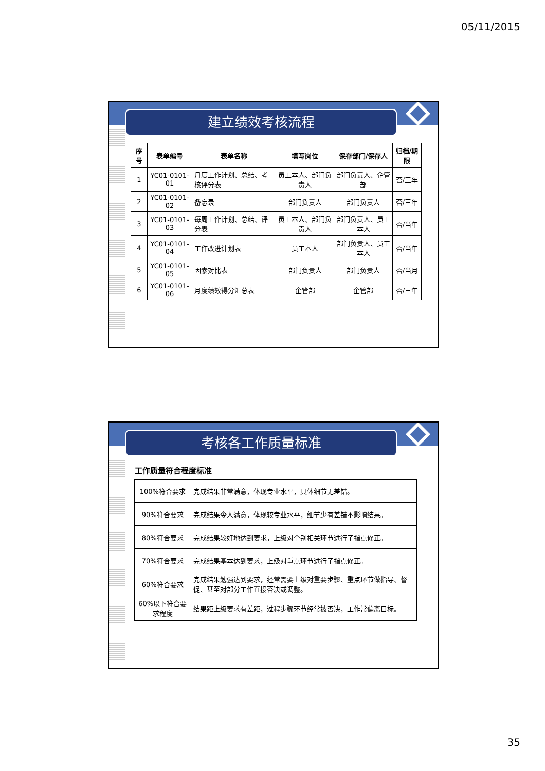05/11/2015
建立绩效考核流程
| 序号 | 表单编号 | 表单名称 | 填写岗位 | 保存部门/保存人 | 归档/期限 |
| --- | --- | --- | --- | --- | --- |
| 1 | YC01-0101-01 | 月度工作计划、总结、考核评分表 | 员工本人、部门负责人 | 部门负责人、企管部 | 否/三年 |
| 2 | YC01-0101-02 | 备忘录 | 部门负责人 | 部门负责人 | 否/三年 |
| 3 | YC01-0101-03 | 每周工作计划、总结、评分表 | 员工本人、部门负责人 | 部门负责人、员工本人 | 否/当年 |
| 4 | YC01-0101-04 | 工作改进计划表 | 员工本人 | 部门负责人、员工本人 | 否/当年 |
| 5 | YC01-0101-05 | 因素对比表 | 部门负责人 | 部门负责人 | 否/当月 |
| 6 | YC01-0101-06 | 月度绩效得分汇总表 | 企管部 | 企管部 | 否/三年 |
考核各工作质量标准
工作质量符合程度标准
| 100%符合要求 | 完成结果非常满意，体现专业水平，具体细节无差错。 |
| 90%符合要求 | 完成结果令人满意，体现较专业水平，细节少有差错不影响结果。 |
| 80%符合要求 | 完成结果较好地达到要求，上级对个别相关环节进行了指点修正。 |
| 70%符合要求 | 完成结果基本达到要求，上级对重点环节进行了指点修正。 |
| 60%符合要求 | 完成结果勉强达到要求，经常需要上级对重要步骤、重点环节做指导、督促、甚至对部分工作直接否决或调整。 |
| 60%以下符合要求程度 | 结果距上级要求有差距，过程步骤环节经常被否决，工作常偏离目标。 |
35